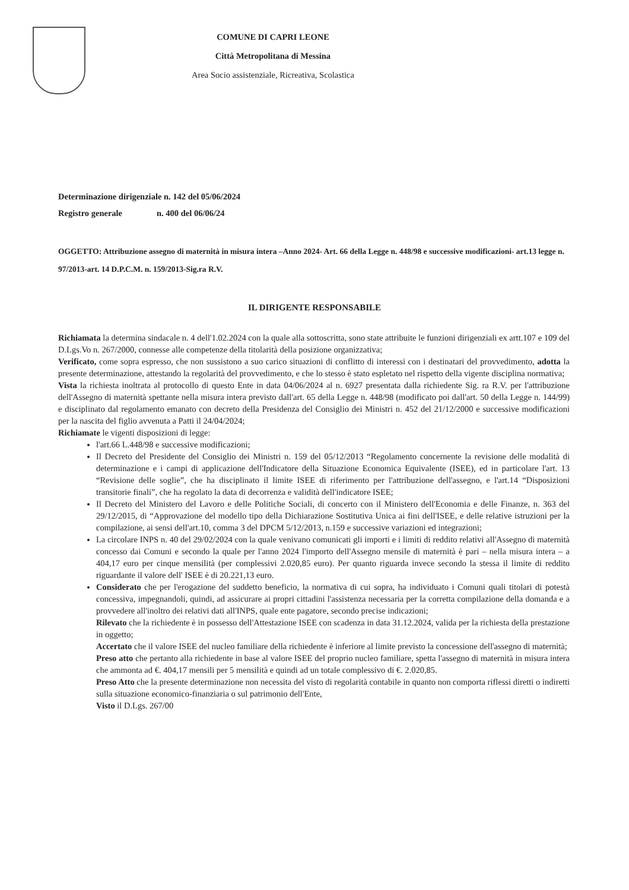COMUNE DI CAPRI LEONE
Città Metropolitana di Messina
Area Socio assistenziale, Ricreativa, Scolastica
Determinazione dirigenziale n. 142 del 05/06/2024
Registro generale n. 400 del 06/06/24
OGGETTO: Attribuzione assegno di maternità in misura intera –Anno 2024- Art. 66 della Legge n. 448/98 e successive modificazioni- art.13 legge n. 97/2013-art. 14 D.P.C.M. n. 159/2013-Sig.ra R.V.
IL DIRIGENTE RESPONSABILE
Richiamata la determina sindacale n. 4 dell'1.02.2024 con la quale alla sottoscritta, sono state attribuite le funzioni dirigenziali ex artt.107 e 109 del D.Lgs.Vo n. 267/2000, connesse alle competenze della titolarità della posizione organizzativa;
Verificato, come sopra espresso, che non sussistono a suo carico situazioni di conflitto di interessi con i destinatari del provvedimento, adotta la presente determinazione, attestando la regolarità del provvedimento, e che lo stesso è stato espletato nel rispetto della vigente disciplina normativa;
Vista la richiesta inoltrata al protocollo di questo Ente in data 04/06/2024 al n. 6927 presentata dalla richiedente Sig. ra R.V. per l'attribuzione dell'Assegno di maternità spettante nella misura intera previsto dall'art. 65 della Legge n. 448/98 (modificato poi dall'art. 50 della Legge n. 144/99) e disciplinato dal regolamento emanato con decreto della Presidenza del Consiglio dei Ministri n. 452 del 21/12/2000 e successive modificazioni per la nascita del figlio avvenuta a Patti il 24/04/2024;
Richiamate le vigenti disposizioni di legge:
l'art.66 L.448/98 e successive modificazioni;
Il Decreto del Presidente del Consiglio dei Ministri n. 159 del 05/12/2013 “Regolamento concernente la revisione delle modalità di determinazione e i campi di applicazione dell'Indicatore della Situazione Economica Equivalente (ISEE), ed in particolare l'art. 13 “Revisione delle soglie”, che ha disciplinato il limite ISEE di riferimento per l'attribuzione dell'assegno, e l'art.14 “Disposizioni transitorie finali”, che ha regolato la data di decorrenza e validità dell'indicatore ISEE;
Il Decreto del Ministero del Lavoro e delle Politiche Sociali, di concerto con il Ministero dell'Economia e delle Finanze, n. 363 del 29/12/2015, di “Approvazione del modello tipo della Dichiarazione Sostitutiva Unica ai fini dell'ISEE, e delle relative istruzioni per la compilazione, ai sensi dell'art.10, comma 3 del DPCM 5/12/2013, n.159 e successive variazioni ed integrazioni;
La circolare INPS n. 40 del 29/02/2024 con la quale venivano comunicati gli importi e i limiti di reddito relativi all'Assegno di maternità concesso dai Comuni e secondo la quale per l'anno 2024 l'importo dell'Assegno mensile di maternità è pari – nella misura intera – a 404,17 euro per cinque mensilità (per complessivi 2.020,85 euro). Per quanto riguarda invece secondo la stessa il limite di reddito riguardante il valore dell' ISEE è di 20.221,13 euro.
Considerato che per l'erogazione del suddetto beneficio, la normativa di cui sopra, ha individuato i Comuni quali titolari di potestà concessiva, impegnandoli, quindi, ad assicurare ai propri cittadini l'assistenza necessaria per la corretta compilazione della domanda e a provvedere all'inoltro dei relativi dati all'INPS, quale ente pagatore, secondo precise indicazioni;
Rilevato che la richiedente è in possesso dell'Attestazione ISEE con scadenza in data 31.12.2024, valida per la richiesta della prestazione in oggetto;
Accertato che il valore ISEE del nucleo familiare della richiedente è inferiore al limite previsto la concessione dell'assegno di maternità;
Preso atto che pertanto alla richiedente in base al valore ISEE del proprio nucleo familiare, spetta l'assegno di maternità in misura intera che ammonta ad €. 404,17 mensili per 5 mensilità e quindi ad un totale complessivo di €. 2.020,85.
Preso Atto che la presente determinazione non necessita del visto di regolarità contabile in quanto non comporta riflessi diretti o indiretti sulla situazione economico-finanziaria o sul patrimonio dell'Ente,
Visto il D.Lgs. 267/00